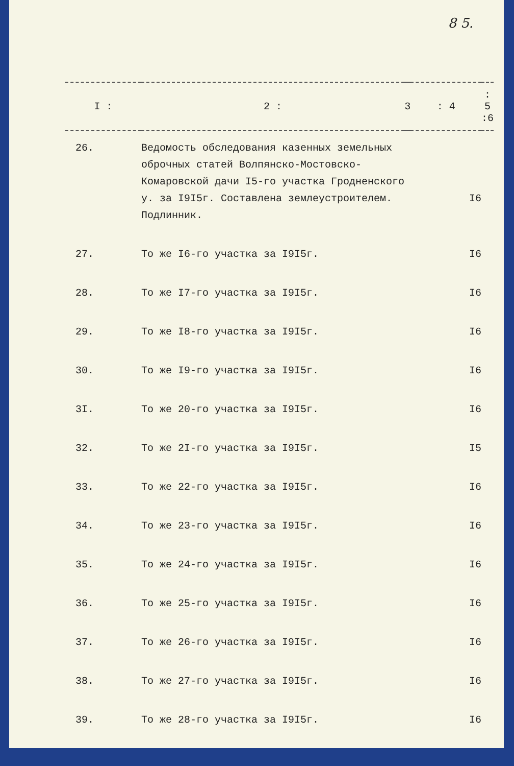8 5.
| I : | 2 : | 3 | : 4 | : 5 :6 |
| --- | --- | --- | --- | --- |
| 26. | Ведомость обследования казенных земельных оброчных статей Волпянско-Мостовско-Комаровской дачи I5-го участка Гродненского у. за I9I5г. Составлена землеустроителем. Подлинник. | | I6 | |
| 27. | То же I6-го участка за I9I5г. | | I6 | |
| 28. | То же I7-го участка за I9I5г. | | I6 | |
| 29. | То же I8-го участка за I9I5г. | | I6 | |
| 30. | То же I9-го участка за I9I5г. | | I6 | |
| 3I. | То же 20-го участка за I9I5г. | | I6 | |
| 32. | То же 2I-го участка за I9I5г. | | I5 | |
| 33. | То же 22-го участка за I9I5г. | | I6 | |
| 34. | То же 23-го участка за I9I5г. | | I6 | |
| 35. | То же 24-го участка за I9I5г. | | I6 | |
| 36. | То же 25-го участка за I9I5г. | | I6 | |
| 37. | То же 26-го участка за I9I5г. | | I6 | |
| 38. | То же 27-го участка за I9I5г. | | I6 | |
| 39. | То же 28-го участка за I9I5г. | | I6 | |